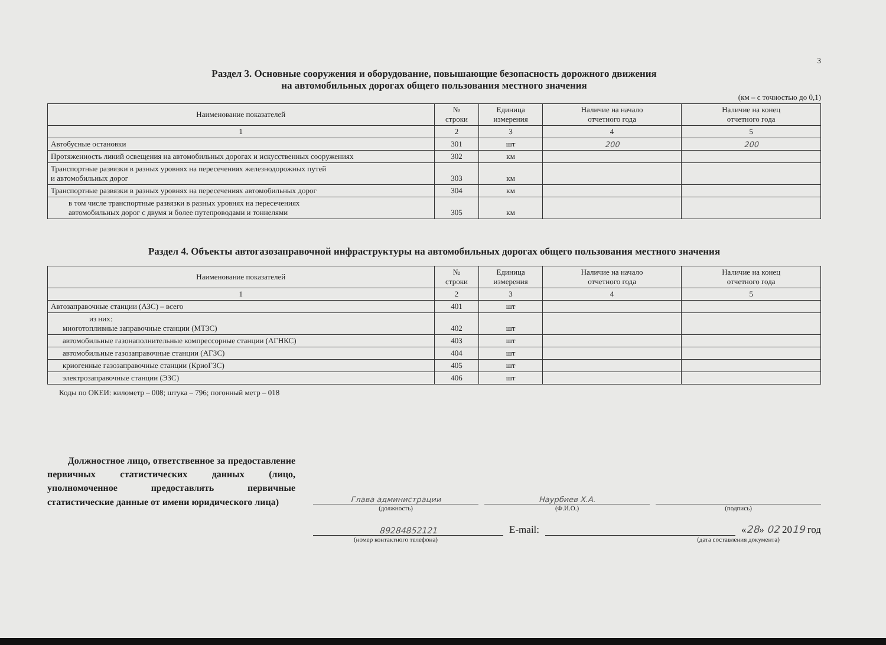3
Раздел 3. Основные сооружения и оборудование, повышающие безопасность дорожного движения
на автомобильных дорогах общего пользования местного значения
(км – с точностью до 0,1)
| Наименование показателей | № строки | Единица измерения | Наличие на начало отчетного года | Наличие на конец отчетного года |
| --- | --- | --- | --- | --- |
| 1 | 2 | 3 | 4 | 5 |
| Автобусные остановки | 301 | шт | 200 | 200 |
| Протяженность линий освещения на автомобильных дорогах и искусственных сооружениях | 302 | км | | |
| Транспортные развязки в разных уровнях на пересечениях железнодорожных путей и автомобильных дорог | 303 | км | | |
| Транспортные развязки в разных уровнях на пересечениях автомобильных дорог | 304 | км | | |
| в том числе транспортные развязки в разных уровнях на пересечениях автомобильных дорог с двумя и более путепроводами и тоннелями | 305 | км | | |
Раздел 4. Объекты автогазозаправочной инфраструктуры на автомобильных дорогах общего пользования местного значения
| Наименование показателей | № строки | Единица измерения | Наличие на начало отчетного года | Наличие на конец отчетного года |
| --- | --- | --- | --- | --- |
| 1 | 2 | 3 | 4 | 5 |
| Автозаправочные станции (АЗС) – всего | 401 | шт | | |
| из них: многотопливные заправочные станции (МТЗС) | 402 | шт | | |
| автомобильные газонаполнительные компрессорные станции (АГНКС) | 403 | шт | | |
| автомобильные газозаправочные станции (АГЗС) | 404 | шт | | |
| криогенные газозаправочные станции (КриоГЗС) | 405 | шт | | |
| электрозаправочные станции (ЭЗС) | 406 | шт | | |
Коды по ОКЕИ: километр – 008; штука – 796; погонный метр – 018
Должностное лицо, ответственное за предоставление первичных статистических данных (лицо, уполномоченное предоставлять первичные статистические данные от имени юридического лица)
Глава администрации
Наурбиев Х.А.
(должность)
(Ф.И.О.)
(подпись)
89284852121
E-mail:
«28» 02 2019 год
(номер контактного телефона)
(дата составления документа)